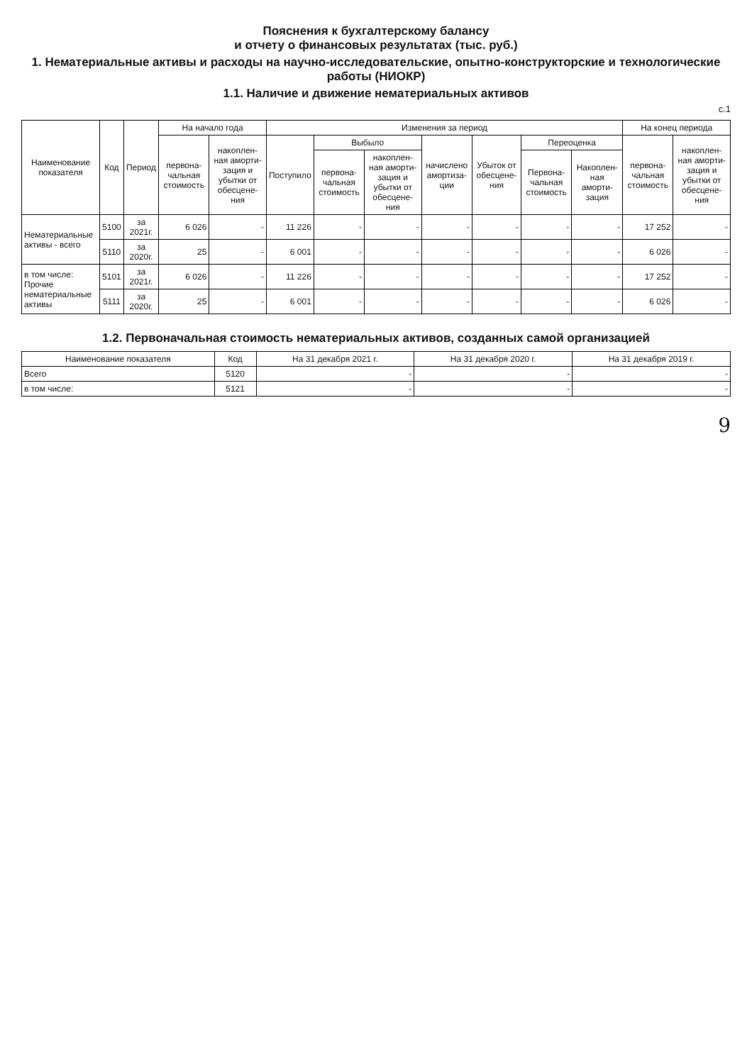Пояснения к бухгалтерскому балансу
и отчету о финансовых результатах (тыс. руб.)
1. Нематериальные активы и расходы на научно-исследовательские, опытно-конструкторские и технологические работы (НИОКР)
1.1. Наличие и движение нематериальных активов
с.1
| Наименование показателя | Код | Период | На начало года | | Изменения за период | | | | | | | На конец периода | |
| --- | --- | --- | --- | --- | --- | --- | --- | --- | --- | --- | --- | --- | --- |
| | | | первона-чальная стоимость | накоплен-ная аморти-зация и убытки от обесцене-ния | Поступило | Выбыло | | начислено амортиза-ции | Убыток от обесцене-ния | Переоценка | | первона-чальная стоимость | накоплен-ная аморти-зация и убытки от обесцене-ния |
| | | | | | | первона-чальная стоимость | накоплен-ная аморти-зация и убытки от обесцене-ния | | | Первона-чальная стоимость | Накоплен-ная аморти-зация | | |
| Нематериальные активы - всего | 5100 | за 2021г. | 6 026 | - | 11 226 | - | - | - | - | - | - | 17 252 | - |
| | 5110 | за 2020г. | 25 | - | 6 001 | - | - | - | - | - | - | 6 026 | - |
| в том числе: Прочие нематериальные активы | 5101 | за 2021г. | 6 026 | - | 11 226 | - | - | - | - | - | - | 17 252 | - |
| | 5111 | за 2020г. | 25 | - | 6 001 | - | - | - | - | - | - | 6 026 | - |
1.2. Первоначальная стоимость нематериальных активов, созданных самой организацией
| Наименование показателя | Код | На 31 декабря 2021 г. | На 31 декабря 2020 г. | На 31 декабря 2019 г. |
| --- | --- | --- | --- | --- |
| Всего | 5120 | - | - | - |
| в том числе: | 5121 | - | - | - |
9